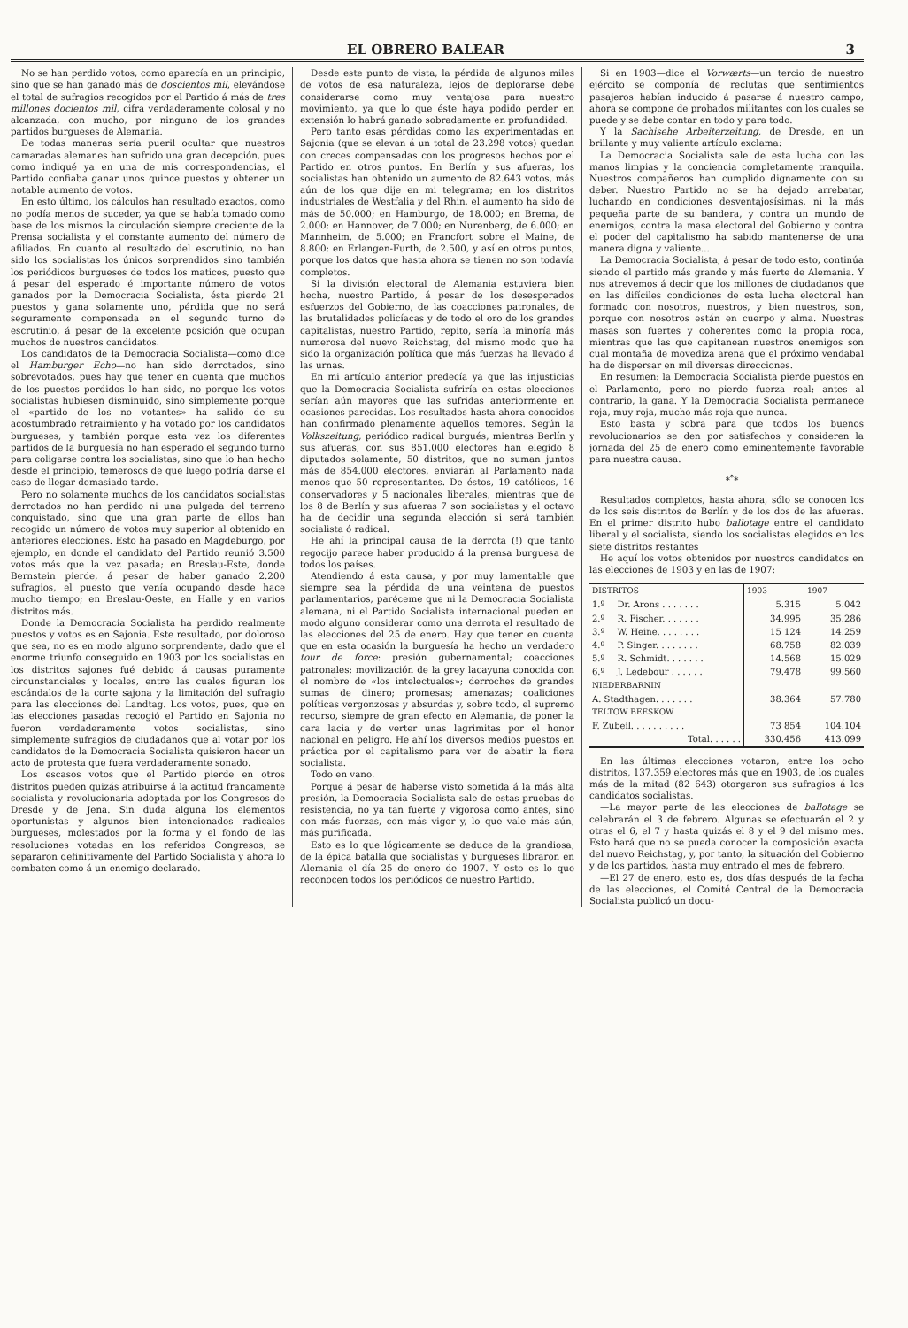EL OBRERO BALEAR 3
No se han perdido votos, como aparecía en un principio, sino que se han ganado más de doscientos mil, elevándose el total de sufragios recogidos por el Partido á más de tres millones docientos mil, cifra verdaderamente colosal y no alcanzada, con mucho, por ninguno de los grandes partidos burgueses de Alemania.
De todas maneras sería pueril ocultar que nuestros camaradas alemanes han sufrido una gran decepción, pues como indiqué ya en una de mis correspondencias, el Partido confiaba ganar unos quince puestos y obtener un notable aumento de votos.
En esto último, los cálculos han resultado exactos, como no podía menos de suceder, ya que se había tomado como base de los mismos la circulación siempre creciente de la Prensa socialista y el constante aumento del número de afiliados. En cuanto al resultado del escrutinio, no han sido los socialistas los únicos sorprendidos sino también los periódicos burgueses de todos los matices, puesto que á pesar del esperado é importante número de votos ganados por la Democracia Socialista, ésta pierde 21 puestos y gana solamente uno, pérdida que no será seguramente compensada en el segundo turno de escrutinio, á pesar de la excelente posición que ocupan muchos de nuestros candidatos.
Los candidatos de la Democracia Socialista—como dice el Hamburger Echo—no han sido derrotados, sino sobrevotados, pues hay que tener en cuenta que muchos de los puestos perdidos lo han sido, no porque los votos socialistas hubiesen disminuido, sino simplemente porque el «partido de los no votantes» ha salido de su acostumbrado retraimiento y ha votado por los candidatos burgueses, y también porque esta vez los diferentes partidos de la burguesía no han esperado el segundo turno para coligarse contra los socialistas, sino que lo han hecho desde el principio, temerosos de que luego podría darse el caso de llegar demasiado tarde.
Pero no solamente muchos de los candidatos socialistas derrotados no han perdido ni una pulgada del terreno conquistado, sino que una gran parte de ellos han recogido un número de votos muy superior al obtenido en anteriores elecciones. Esto ha pasado en Magdeburgo, por ejemplo, en donde el candidato del Partido reunió 3.500 votos más que la vez pasada; en Breslau-Este, donde Bernstein pierde, á pesar de haber ganado 2.200 sufragios, el puesto que venía ocupando desde hace mucho tiempo; en Breslau-Oeste, en Halle y en varios distritos más.
Donde la Democracia Socialista ha perdido realmente puestos y votos es en Sajonia. Este resultado, por doloroso que sea, no es en modo alguno sorprendente, dado que el enorme triunfo conseguido en 1903 por los socialistas en los distritos sajones fué debido á causas puramente circunstanciales y locales, entre las cuales figuran los escándalos de la corte sajona y la limitación del sufragio para las elecciones del Landtag. Los votos, pues, que en las elecciones pasadas recogió el Partido en Sajonia no fueron verdaderamente votos socialistas, sino simplemente sufragios de ciudadanos que al votar por los candidatos de la Democracia Socialista quisieron hacer un acto de protesta que fuera verdaderamente sonado.
Los escasos votos que el Partido pierde en otros distritos pueden quizás atribuirse á la actitud francamente socialista y revolucionaria adoptada por los Congresos de Dresde y de Jena. Sin duda alguna los elementos oportunistas y algunos bien intencionados radicales burgueses, molestados por la forma y el fondo de las resoluciones votadas en los referidos Congresos, se separaron definitivamente del Partido Socialista y ahora lo combaten como á un enemigo declarado.
Desde este punto de vista, la pérdida de algunos miles de votos de esa naturaleza, lejos de deplorarse debe considerarse como muy ventajosa para nuestro movimiento, ya que lo que éste haya podido perder en extensión lo habrá ganado sobradamente en profundidad.
Pero tanto esas pérdidas como las experimentadas en Sajonia (que se elevan á un total de 23.298 votos) quedan con creces compensadas con los progresos hechos por el Partido en otros puntos. En Berlín y sus afueras, los socialistas han obtenido un aumento de 82.643 votos, más aún de los que dije en mi telegrama; en los distritos industriales de Westfalia y del Rhin, el aumento ha sido de más de 50.000; en Hamburgo, de 18.000; en Brema, de 2.000; en Hannover, de 7.000; en Nurenberg, de 6.000; en Mannheim, de 5.000; en Francfort sobre el Maine, de 8.800; en Erlangen-Furth, de 2.500, y así en otros puntos, porque los datos que hasta ahora se tienen no son todavía completos.
Si la división electoral de Alemania estuviera bien hecha, nuestro Partido, á pesar de los desesperados esfuerzos del Gobierno, de las coacciones patronales, de las brutalidades policíacas y de todo el oro de los grandes capitalistas, nuestro Partido, repito, sería la minoría más numerosa del nuevo Reichstag, del mismo modo que ha sido la organización política que más fuerzas ha llevado á las urnas.
En mi artículo anterior predecía ya que las injusticias que la Democracia Socialista sufriría en estas elecciones serían aún mayores que las sufridas anteriormente en ocasiones parecidas. Los resultados hasta ahora conocidos han confirmado plenamente aquellos temores. Según la Volkszeitung, periódico radical burgués, mientras Berlín y sus afueras, con sus 851.000 electores han elegido 8 diputados solamente, 50 distritos, que no suman juntos más de 854.000 electores, enviarán al Parlamento nada menos que 50 representantes. De éstos, 19 católicos, 16 conservadores y 5 nacionales liberales, mientras que de los 8 de Berlín y sus afueras 7 son socialistas y el octavo ha de decidir una segunda elección si será también socialista ó radical.
He ahí la principal causa de la derrota (!) que tanto regocijo parece haber producido á la prensa burguesa de todos los países.
Atendiendo á esta causa, y por muy lamentable que siempre sea la pérdida de una veintena de puestos parlamentarios, paréceme que ni la Democracia Socialista alemana, ni el Partido Socialista internacional pueden en modo alguno considerar como una derrota el resultado de las elecciones del 25 de enero. Hay que tener en cuenta que en esta ocasión la burguesía ha hecho un verdadero tour de force: presión gubernamental; coacciones patronales: movilización de la grey lacayuna conocida con el nombre de «los intelectuales»; derroches de grandes sumas de dinero; promesas; amenazas; coaliciones políticas vergonzosas y absurdas y, sobre todo, el supremo recurso, siempre de gran efecto en Alemania, de poner la cara lacia y de verter unas lagrimitas por el honor nacional en peligro. He ahí los diversos medios puestos en práctica por el capitalismo para ver de abatir la fiera socialista.
Todo en vano.
Porque á pesar de haberse visto sometida á la más alta presión, la Democracia Socialista sale de estas pruebas de resistencia, no ya tan fuerte y vigorosa como antes, sino con más fuerzas, con más vigor y, lo que vale más aún, más purificada.
Esto es lo que lógicamente se deduce de la grandiosa, de la épica batalla que socialistas y burgueses libraron en Alemania el día 25 de enero de 1907. Y esto es lo que reconocen todos los periódicos de nuestro Partido.
Si en 1903—dice el Vorwærts—un tercio de nuestro ejército se componía de reclutas que sentimientos pasajeros habían inducido á pasarse á nuestro campo, ahora se compone de probados militantes con los cuales se puede y se debe contar en todo y para todo.
Y la Sachisehe Arbeiterzeitung, de Dresde, en un brillante y muy valiente artículo exclama:
La Democracia Socialista sale de esta lucha con las manos limpias y la conciencia completamente tranquila. Nuestros compañeros han cumplido dignamente con su deber. Nuestro Partido no se ha dejado arrebatar, luchando en condiciones desventajosísimas, ni la más pequeña parte de su bandera, y contra un mundo de enemigos, contra la masa electoral del Gobierno y contra el poder del capitalismo ha sabido mantenerse de una manera digna y valiente...
La Democracia Socialista, á pesar de todo esto, continúa siendo el partido más grande y más fuerte de Alemania. Y nos atrevemos á decir que los millones de ciudadanos que en las difíciles condiciones de esta lucha electoral han formado con nosotros, nuestros, y bien nuestros, son, porque con nosotros están en cuerpo y alma. Nuestras masas son fuertes y coherentes como la propia roca, mientras que las que capitanean nuestros enemigos son cual montaña de movediza arena que el próximo vendabal ha de dispersar en mil diversas direcciones.
En resumen: la Democracia Socialista pierde puestos en el Parlamento, pero no pierde fuerza real; antes al contrario, la gana. Y la Democracia Socialista permanece roja, muy roja, mucho más roja que nunca.
Esto basta y sobra para que todos los buenos revolucionarios se den por satisfechos y consideren la jornada del 25 de enero como eminentemente favorable para nuestra causa.
*<sup>*</sup>*
Resultados completos, hasta ahora, sólo se conocen los de los seis distritos de Berlín y de los dos de las afueras. En el primer distrito hubo ballotage entre el candidato liberal y el socialista, siendo los socialistas elegidos en los siete distritos restantes
He aquí los votos obtenidos por nuestros candidatos en las elecciones de 1903 y en las de 1907:
| DISTRITOS | | 1903 | 1907 |
| --- | --- | --- | --- |
| 1.º | Dr. Arons . . . . . . . | 5.315 | 5.042 |
| 2.º | R. Fischer. . . . . . . | 34.995 | 35.286 |
| 3.º | W. Heine. . . . . . . . | 15 124 | 14.259 |
| 4.º | P. Singer. . . . . . . . | 68.758 | 82.039 |
| 5.º | R. Schmidt. . . . . . . | 14.568 | 15.029 |
| 6.º | J. Ledebour . . . . . . | 79.478 | 99.560 |
| NIEDERBARNIN | | | |
| A. Stadthagen. . . . . . . | | 38.364 | 57.780 |
| TELTOW BEESKOW | | | |
| F. Zubeil. . . . . . . . . . | | 73 854 | 104.104 |
| Total. . . . . . | | 330.456 | 413.099 |
En las últimas elecciones votaron, entre los ocho distritos, 137.359 electores más que en 1903, de los cuales más de la mitad (82 643) otorgaron sus sufragios á los candidatos socialistas.
—La mayor parte de las elecciones de ballotage se celebrarán el 3 de febrero. Algunas se efectuarán el 2 y otras el 6, el 7 y hasta quizás el 8 y el 9 del mismo mes. Esto hará que no se pueda conocer la composición exacta del nuevo Reichstag, y, por tanto, la situación del Gobierno y de los partidos, hasta muy entrado el mes de febrero.
—El 27 de enero, esto es, dos días después de la fecha de las elecciones, el Comité Central de la Democracia Socialista publicó un docu-